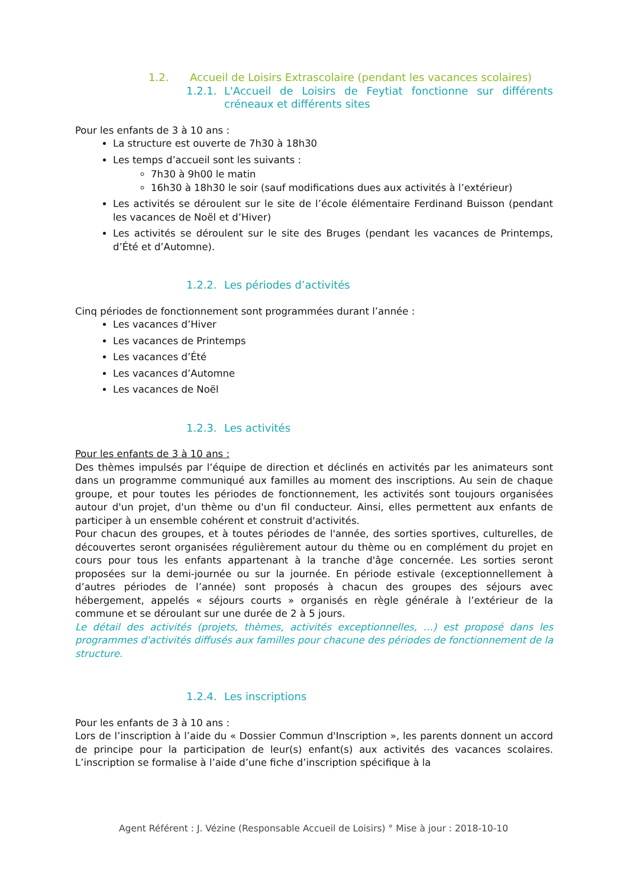1.2. Accueil de Loisirs Extrascolaire (pendant les vacances scolaires)
1.2.1. L'Accueil de Loisirs de Feytiat fonctionne sur différents créneaux et différents sites
Pour les enfants de 3 à 10 ans :
La structure est ouverte de 7h30 à 18h30
Les temps d’accueil sont les suivants :
7h30 à 9h00 le matin
16h30 à 18h30 le soir (sauf modifications dues aux activités à l’extérieur)
Les activités se déroulent sur le site de l’école élémentaire Ferdinand Buisson (pendant les vacances de Noël et d’Hiver)
Les activités se déroulent sur le site des Bruges (pendant les vacances de Printemps, d’Été et d’Automne).
1.2.2. Les périodes d’activités
Cinq périodes de fonctionnement sont programmées durant l’année :
Les vacances d’Hiver
Les vacances de Printemps
Les vacances d’Été
Les vacances d’Automne
Les vacances de Noël
1.2.3. Les activités
Pour les enfants de 3 à 10 ans :
Des thèmes impulsés par l’équipe de direction et déclinés en activités par les animateurs sont dans un programme communiqué aux familles au moment des inscriptions. Au sein de chaque groupe, et pour toutes les périodes de fonctionnement, les activités sont toujours organisées autour d'un projet, d'un thème ou d'un fil conducteur. Ainsi, elles permettent aux enfants de participer à un ensemble cohérent et construit d'activités.
Pour chacun des groupes, et à toutes périodes de l'année, des sorties sportives, culturelles, de découvertes seront organisées régulièrement autour du thème ou en complément du projet en cours pour tous les enfants appartenant à la tranche d'âge concernée. Les sorties seront proposées sur la demi-journée ou sur la journée. En période estivale (exceptionnellement à d’autres périodes de l’année) sont proposés à chacun des groupes des séjours avec hébergement, appelés « séjours courts » organisés en règle générale à l’extérieur de la commune et se déroulant sur une durée de 2 à 5 jours.
Le détail des activités (projets, thèmes, activités exceptionnelles, …) est proposé dans les programmes d'activités diffusés aux familles pour chacune des périodes de fonctionnement de la structure.
1.2.4. Les inscriptions
Pour les enfants de 3 à 10 ans :
Lors de l’inscription à l’aide du « Dossier Commun d'Inscription », les parents donnent un accord de principe pour la participation de leur(s) enfant(s) aux activités des vacances scolaires. L’inscription se formalise à l’aide d’une fiche d’inscription spécifique à la
Agent Référent : J. Vézine (Responsable Accueil de Loisirs) ° Mise à jour : 2018-10-10